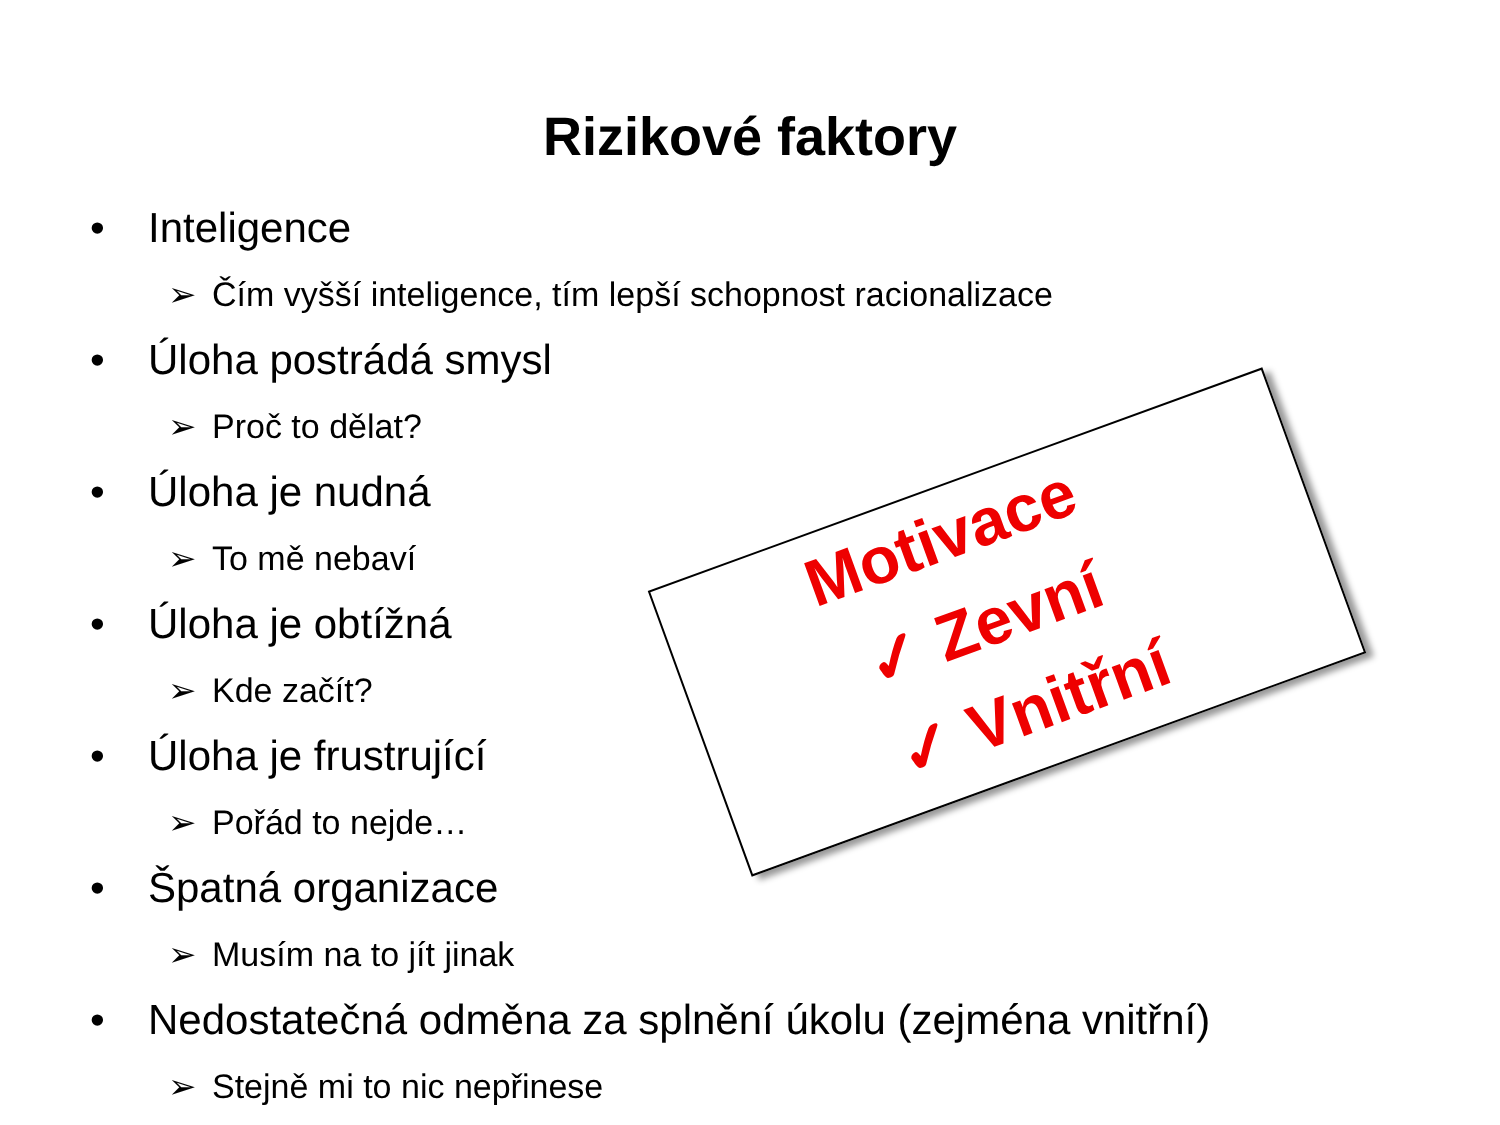Rizikové faktory
• Inteligence
➢ Čím vyšší inteligence, tím lepší schopnost racionalizace
• Úloha postrádá smysl
➢ Proč to dělat?
• Úloha je nudná
➢ To mě nebaví
• Úloha je obtížná
➢ Kde začít?
• Úloha je frustrující
➢ Pořád to nejde…
• Špatná organizace
➢ Musím na to jít jinak
• Nedostatečná odměna za splnění úkolu (zejména vnitřní)
➢ Stejně mi to nic nepřinese
Motivace
✓ Zevní
✓ Vnitřní